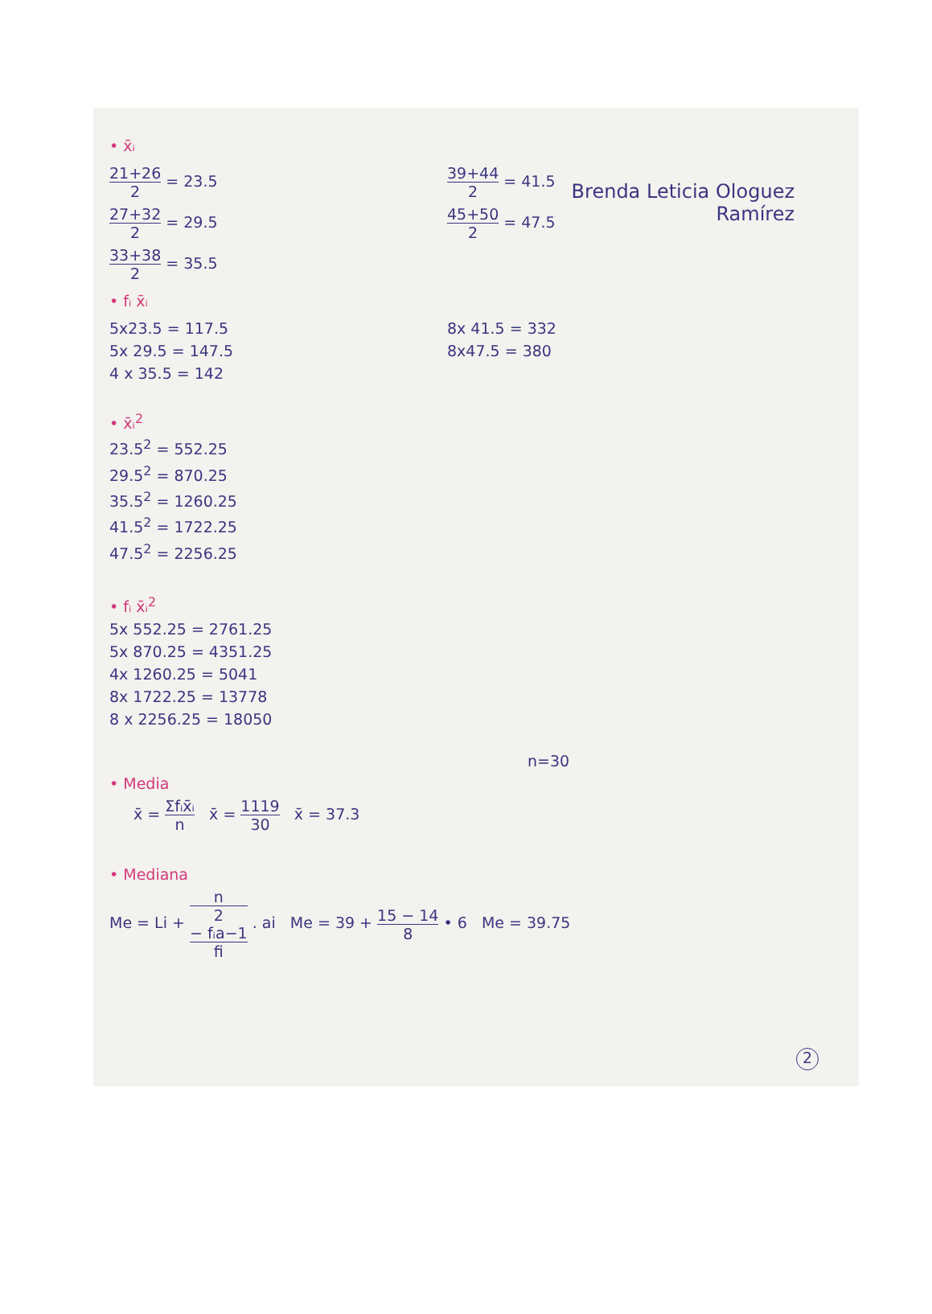Brenda Leticia Ologuez
Ramírez
• x̄ᵢ
21+26 2 = 23.5
27+32 2 = 29.5
33+38 2 = 35.5
39+44 2 = 41.5
45+50 2 = 47.5
• fᵢ x̄ᵢ
5x23.5 = 117.5
5x 29.5 = 147.5
4 x 35.5 = 142
8x 41.5 = 332
8x47.5 = 380
• x̄ᵢ<sup>2</sup>
23.5<sup>2</sup> = 552.25
29.5<sup>2</sup> = 870.25
35.5<sup>2</sup> = 1260.25
41.5<sup>2</sup> = 1722.25
47.5<sup>2</sup> = 2256.25
• fᵢ x̄ᵢ<sup>2</sup>
5x 552.25 = 2761.25
5x 870.25 = 4351.25
4x 1260.25 = 5041
8x 1722.25 = 13778
8 x 2256.25 = 18050
n=30
• Media
x̄ = Σfᵢx̄ᵢ n x̄ = 1119 30 x̄ = 37.3
• Mediana
Me = Li + n
2
− fᵢa−1 fi . ai Me = 39 + 15 − 14 8 • 6 Me = 39.75
2